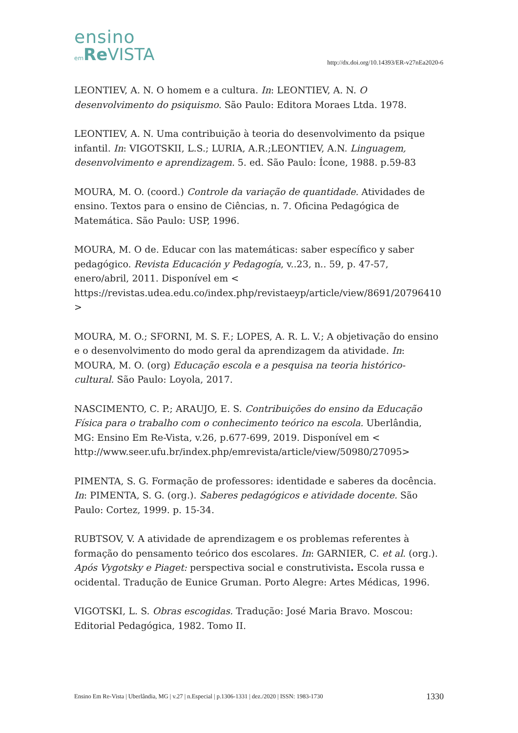ensino
em Re VISTA
http://dx.doi.org/10.14393/ER-v27nEa2020-6
LEONTIEV, A. N. O homem e a cultura. In: LEONTIEV, A. N. O desenvolvimento do psiquismo. São Paulo: Editora Moraes Ltda. 1978.
LEONTIEV, A. N. Uma contribuição à teoria do desenvolvimento da psique infantil. In: VIGOTSKII, L.S.; LURIA, A.R.;LEONTIEV, A.N. Linguagem, desenvolvimento e aprendizagem. 5. ed. São Paulo: Ícone, 1988. p.59-83
MOURA, M. O. (coord.) Controle da variação de quantidade. Atividades de ensino. Textos para o ensino de Ciências, n. 7. Oficina Pedagógica de Matemática. São Paulo: USP, 1996.
MOURA, M. O de. Educar con las matemáticas: saber específico y saber pedagógico. Revista Educación y Pedagogía, v..23, n.. 59, p. 47-57, enero/abril, 2011. Disponível em < https://revistas.udea.edu.co/index.php/revistaeyp/article/view/8691/20796410>
MOURA, M. O.; SFORNI, M. S. F.; LOPES, A. R. L. V.; A objetivação do ensino e o desenvolvimento do modo geral da aprendizagem da atividade. In: MOURA, M. O. (org) Educação escola e a pesquisa na teoria histórico-cultural. São Paulo: Loyola, 2017.
NASCIMENTO, C. P.; ARAUJO, E. S. Contribuições do ensino da Educação Física para o trabalho com o conhecimento teórico na escola. Uberlândia, MG: Ensino Em Re-Vista, v.26, p.677-699, 2019. Disponível em < http://www.seer.ufu.br/index.php/emrevista/article/view/50980/27095>
PIMENTA, S. G. Formação de professores: identidade e saberes da docência. In: PIMENTA, S. G. (org.). Saberes pedagógicos e atividade docente. São Paulo: Cortez, 1999. p. 15-34.
RUBTSOV, V. A atividade de aprendizagem e os problemas referentes à formação do pensamento teórico dos escolares. In: GARNIER, C. et al. (org.). Após Vygotsky e Piaget: perspectiva social e construtivista. Escola russa e ocidental. Tradução de Eunice Gruman. Porto Alegre: Artes Médicas, 1996.
VIGOTSKI, L. S. Obras escogidas. Tradução: José Maria Bravo. Moscou: Editorial Pedagógica, 1982. Tomo II.
Ensino Em Re-Vista | Uberlândia, MG | v.27 | n.Especial | p.1306-1331 | dez./2020 | ISSN: 1983-1730 1330